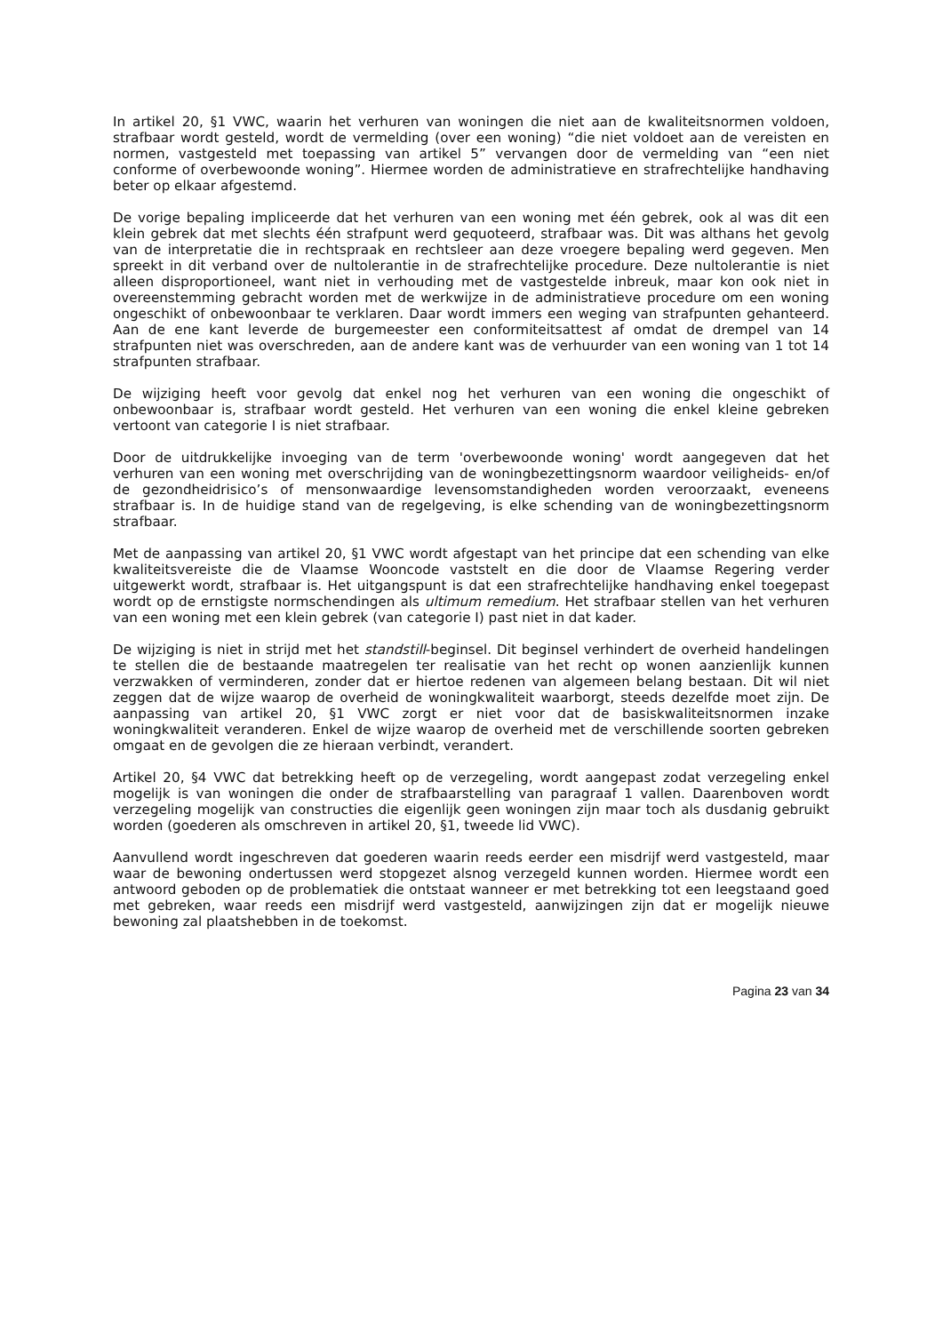In artikel 20, §1 VWC, waarin het verhuren van woningen die niet aan de kwaliteitsnormen voldoen, strafbaar wordt gesteld, wordt de vermelding (over een woning) “die niet voldoet aan de vereisten en normen, vastgesteld met toepassing van artikel 5” vervangen door de vermelding van “een niet conforme of overbewoonde woning”. Hiermee worden de administratieve en strafrechtelijke handhaving beter op elkaar afgestemd.
De vorige bepaling impliceerde dat het verhuren van een woning met één gebrek, ook al was dit een klein gebrek dat met slechts één strafpunt werd gequoteerd, strafbaar was. Dit was althans het gevolg van de interpretatie die in rechtspraak en rechtsleer aan deze vroegere bepaling werd gegeven. Men spreekt in dit verband over de nultolerantie in de strafrechtelijke procedure. Deze nultolerantie is niet alleen disproportioneel, want niet in verhouding met de vastgestelde inbreuk, maar kon ook niet in overeenstemming gebracht worden met de werkwijze in de administratieve procedure om een woning ongeschikt of onbewoonbaar te verklaren. Daar wordt immers een weging van strafpunten gehanteerd. Aan de ene kant leverde de burgemeester een conformiteitsattest af omdat de drempel van 14 strafpunten niet was overschreden, aan de andere kant was de verhuurder van een woning van 1 tot 14 strafpunten strafbaar.
De wijziging heeft voor gevolg dat enkel nog het verhuren van een woning die ongeschikt of onbewoonbaar is, strafbaar wordt gesteld. Het verhuren van een woning die enkel kleine gebreken vertoont van categorie I is niet strafbaar.
Door de uitdrukkelijke invoeging van de term 'overbewoonde woning' wordt aangegeven dat het verhuren van een woning met overschrijding van de woningbezettingsnorm waardoor veiligheids- en/of de gezondheidrisico’s of mensonwaardige levensomstandigheden worden veroorzaakt, eveneens strafbaar is. In de huidige stand van de regelgeving, is elke schending van de woningbezettingsnorm strafbaar.
Met de aanpassing van artikel 20, §1 VWC wordt afgestapt van het principe dat een schending van elke kwaliteitsvereiste die de Vlaamse Wooncode vaststelt en die door de Vlaamse Regering verder uitgewerkt wordt, strafbaar is. Het uitgangspunt is dat een strafrechtelijke handhaving enkel toegepast wordt op de ernstigste normschendingen als ultimum remedium. Het strafbaar stellen van het verhuren van een woning met een klein gebrek (van categorie I) past niet in dat kader.
De wijziging is niet in strijd met het standstill-beginsel. Dit beginsel verhindert de overheid handelingen te stellen die de bestaande maatregelen ter realisatie van het recht op wonen aanzienlijk kunnen verzwakken of verminderen, zonder dat er hiertoe redenen van algemeen belang bestaan. Dit wil niet zeggen dat de wijze waarop de overheid de woningkwaliteit waarborgt, steeds dezelfde moet zijn. De aanpassing van artikel 20, §1 VWC zorgt er niet voor dat de basiskwaliteitsnormen inzake woningkwaliteit veranderen. Enkel de wijze waarop de overheid met de verschillende soorten gebreken omgaat en de gevolgen die ze hieraan verbindt, verandert.
Artikel 20, §4 VWC dat betrekking heeft op de verzegeling, wordt aangepast zodat verzegeling enkel mogelijk is van woningen die onder de strafbaarstelling van paragraaf 1 vallen. Daarenboven wordt verzegeling mogelijk van constructies die eigenlijk geen woningen zijn maar toch als dusdanig gebruikt worden (goederen als omschreven in artikel 20, §1, tweede lid VWC).
Aanvullend wordt ingeschreven dat goederen waarin reeds eerder een misdrijf werd vastgesteld, maar waar de bewoning ondertussen werd stopgezet alsnog verzegeld kunnen worden. Hiermee wordt een antwoord geboden op de problematiek die ontstaat wanneer er met betrekking tot een leegstaand goed met gebreken, waar reeds een misdrijf werd vastgesteld, aanwijzingen zijn dat er mogelijk nieuwe bewoning zal plaatshebben in de toekomst.
Pagina 23 van 34